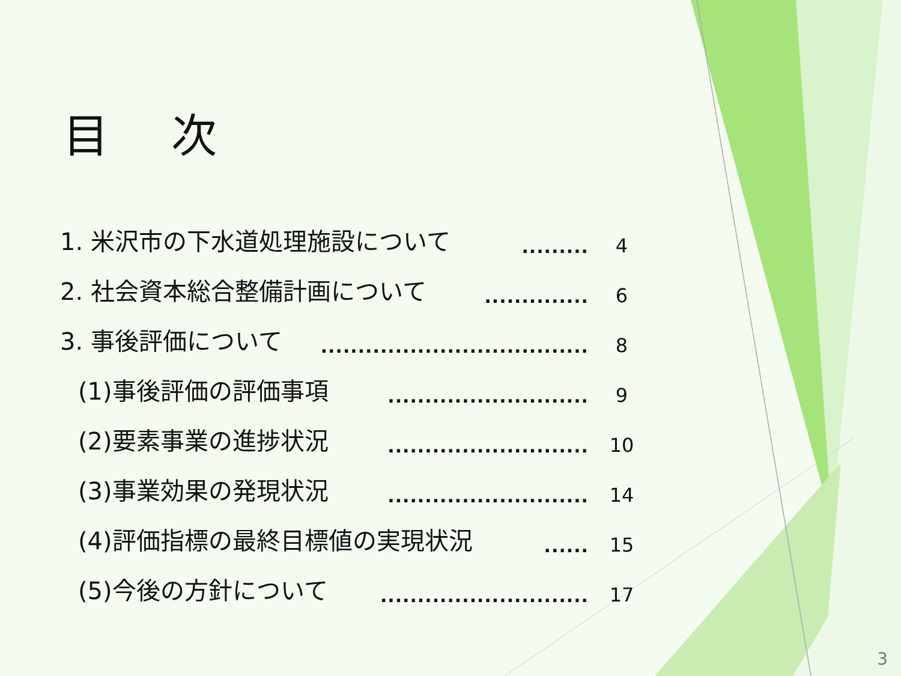目 次
1. 米沢市の下水道処理施設について......... 4
2. 社会資本総合整備計画について.............. 6
3. 事後評価について.................................... 8
(1)事後評価の評価事項........................... 9
(2)要素事業の進捗状況........................... 10
(3)事業効果の発現状況........................... 14
(4)評価指標の最終目標値の実現状況...... 15
(5)今後の方針について............................ 17
3